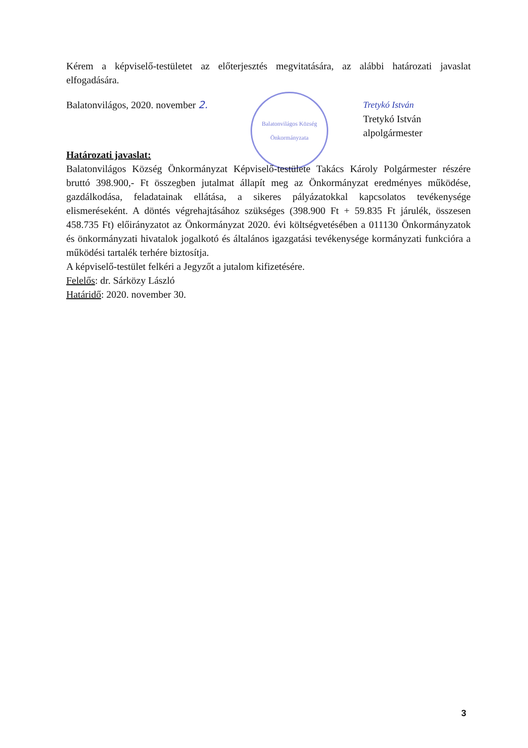Kérem a képviselő-testületet az előterjesztés megvitatására, az alábbi határozati javaslat elfogadására.
Balatonvilágos, 2020. november 2.
Balatonvilágos Község Önkormányzata
Tretykó István
Tretykó István
alpolgármester
Határozati javaslat:
Balatonvilágos Község Önkormányzat Képviselő-testülete Takács Károly Polgármester részére bruttó 398.900,- Ft összegben jutalmat állapít meg az Önkormányzat eredményes működése, gazdálkodása, feladatainak ellátása, a sikeres pályázatokkal kapcsolatos tevékenysége elismeréseként. A döntés végrehajtásához szükséges (398.900 Ft + 59.835 Ft járulék, összesen 458.735 Ft) előirányzatot az Önkormányzat 2020. évi költségvetésében a 011130 Önkormányzatok és önkormányzati hivatalok jogalkotó és általános igazgatási tevékenysége kormányzati funkcióra a működési tartalék terhére biztosítja.
A képviselő-testület felkéri a Jegyzőt a jutalom kifizetésére.
Felelős: dr. Sárközy László
Határidő: 2020. november 30.
3